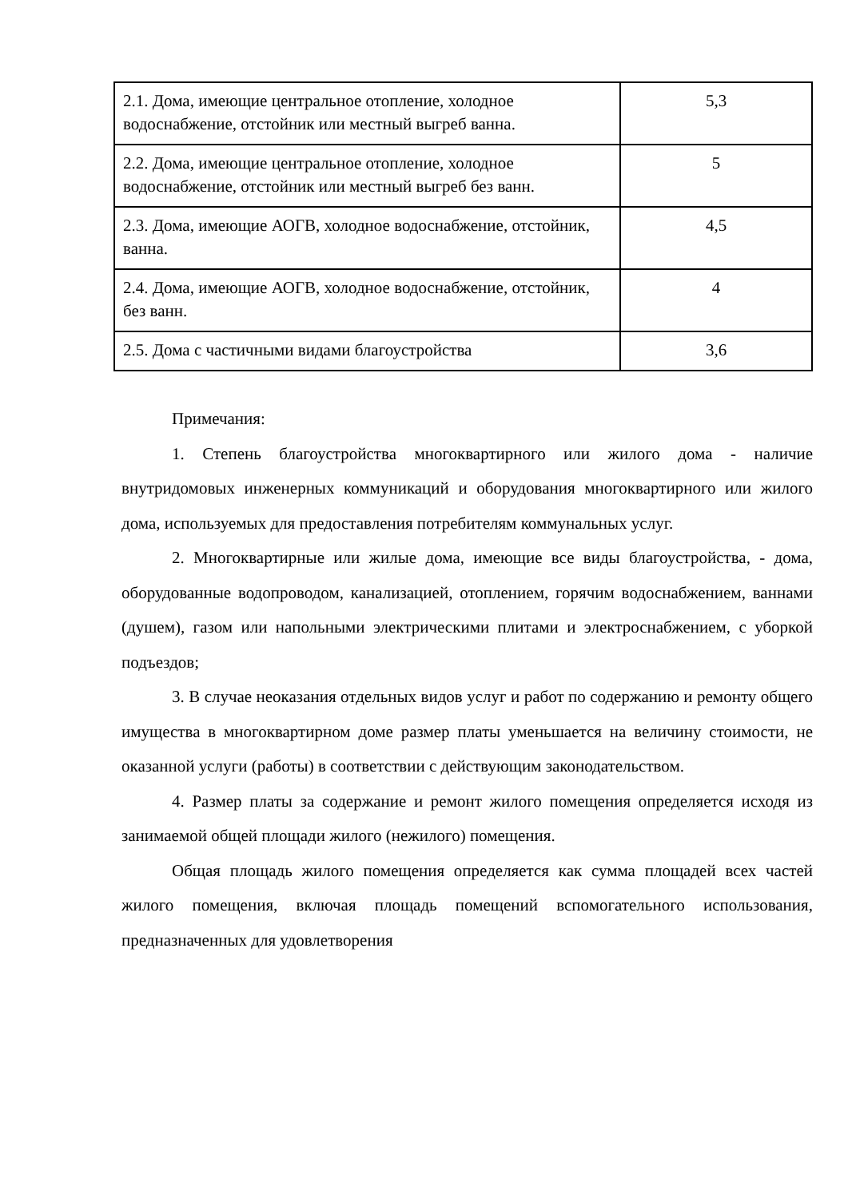| 2.1. Дома, имеющие центральное отопление, холодное водоснабжение, отстойник или местный выгреб ванна. | 5,3 |
| 2.2. Дома, имеющие центральное отопление, холодное водоснабжение, отстойник или местный выгреб без ванн. | 5 |
| 2.3. Дома, имеющие АОГВ, холодное водоснабжение, отстойник, ванна. | 4,5 |
| 2.4. Дома, имеющие АОГВ, холодное водоснабжение, отстойник, без ванн. | 4 |
| 2.5. Дома с частичными видами благоустройства | 3,6 |
Примечания:
1. Степень благоустройства многоквартирного или жилого дома - наличие внутридомовых инженерных коммуникаций и оборудования многоквартирного или жилого дома, используемых для предоставления потребителям коммунальных услуг.
2. Многоквартирные или жилые дома, имеющие все виды благоустройства, - дома, оборудованные водопроводом, канализацией, отоплением, горячим водоснабжением, ваннами (душем), газом или напольными электрическими плитами и электроснабжением, с уборкой подъездов;
3. В случае неоказания отдельных видов услуг и работ по содержанию и ремонту общего имущества в многоквартирном доме размер платы уменьшается на величину стоимости, не оказанной услуги (работы) в соответствии с действующим законодательством.
4. Размер платы за содержание и ремонт жилого помещения определяется исходя из занимаемой общей площади жилого (нежилого) помещения.
Общая площадь жилого помещения определяется как сумма площадей всех частей жилого помещения, включая площадь помещений вспомогательного использования, предназначенных для удовлетворения